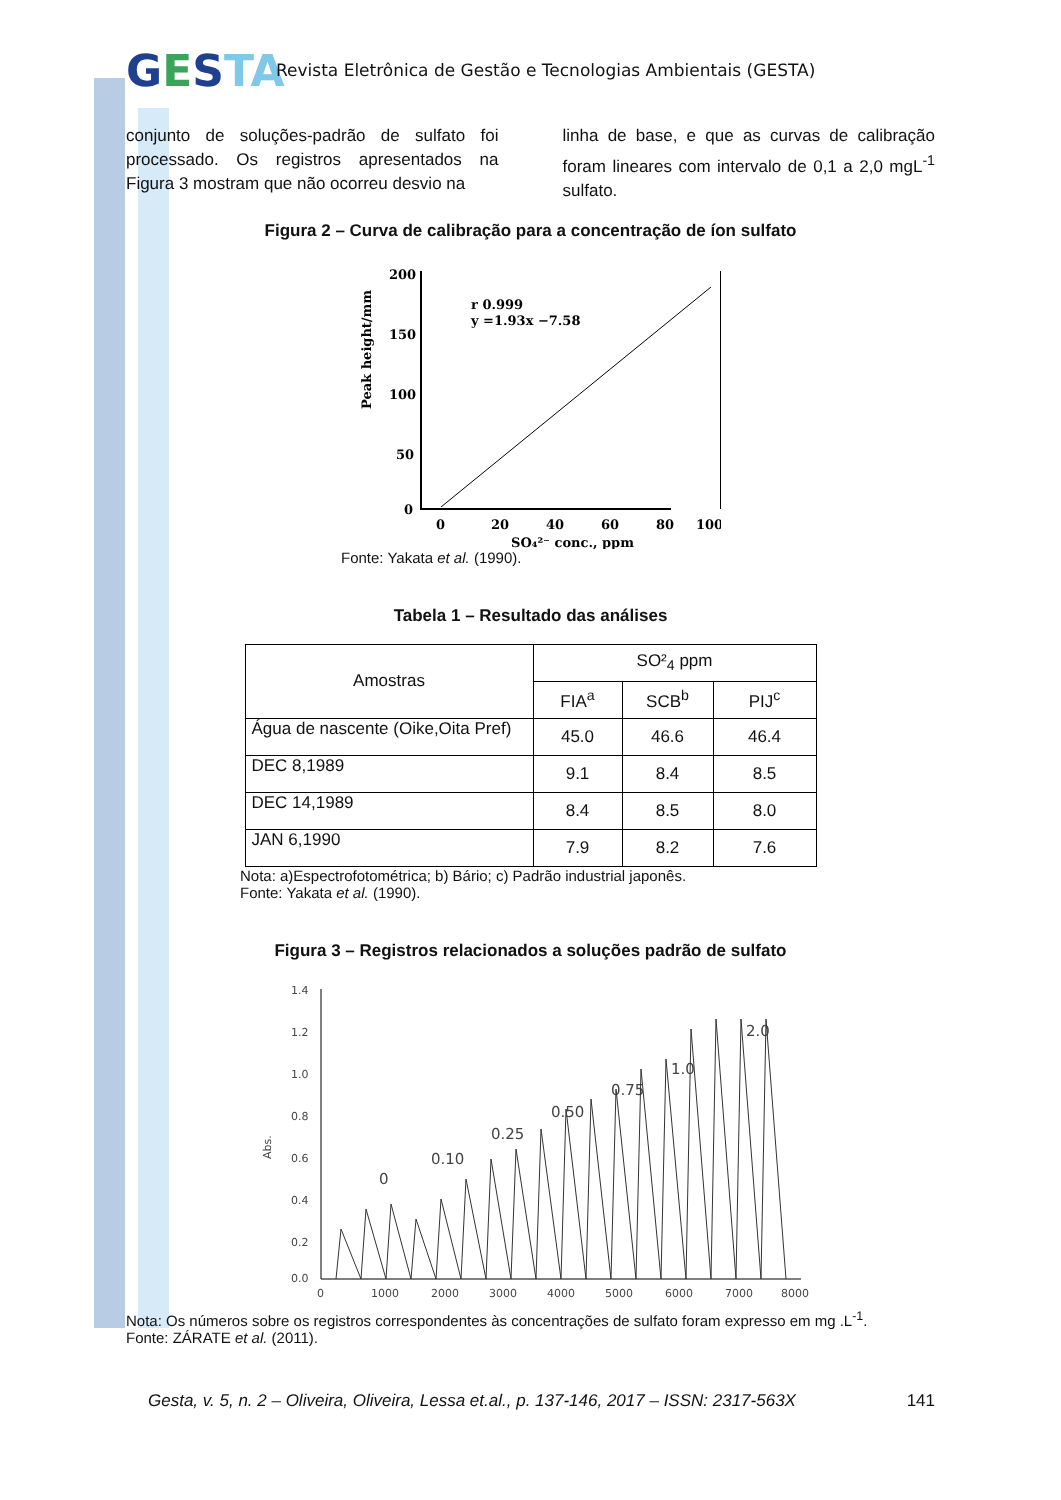GESTA
Revista Eletrônica de Gestão e Tecnologias Ambientais (GESTA)
conjunto de soluções-padrão de sulfato foi processado. Os registros apresentados na Figura 3 mostram que não ocorreu desvio na
linha de base, e que as curvas de calibração foram lineares com intervalo de 0,1 a 2,0 mgL<sup>-1</sup> sulfato.
Figura 2 – Curva de calibração para a concentração de íon sulfato
Peak height/mm
200
150
100
50
0
0
20
40
60
80
100
SO₄²⁻ conc., ppm
r 0.999
y =1.93x −7.58
Fonte: Yakata et al. (1990).
Tabela 1 – Resultado das análises
| Amostras | SO²<sub>4</sub> ppm | | |
| --- | --- | --- | --- |
| | FIA<sup>a</sup> | SCB<sup>b</sup> | PIJ<sup>c</sup> |
| Água de nascente (Oike,Oita Pref) | 45.0 | 46.6 | 46.4 |
| DEC 8,1989 | 9.1 | 8.4 | 8.5 |
| DEC 14,1989 | 8.4 | 8.5 | 8.0 |
| JAN 6,1990 | 7.9 | 8.2 | 7.6 |
Nota: a)Espectrofotométrica; b) Bário; c) Padrão industrial japonês.
Fonte: Yakata et al. (1990).
Figura 3 – Registros relacionados a soluções padrão de sulfato
Abs.
1.4
1.2
1.0
0.8
0.6
0.4
0.2
0.0
0
1000
2000
3000
4000
5000
6000
7000
8000
0
0.10
0.25
0.50
0.75
1.0
2.0
Nota: Os números sobre os registros correspondentes às concentrações de sulfato foram expresso em mg .L<sup>-1</sup>.
Fonte: ZÁRATE et al. (2011).
Gesta, v. 5, n. 2 – Oliveira, Oliveira, Lessa et.al., p. 137-146, 2017 – ISSN: 2317-563X 141